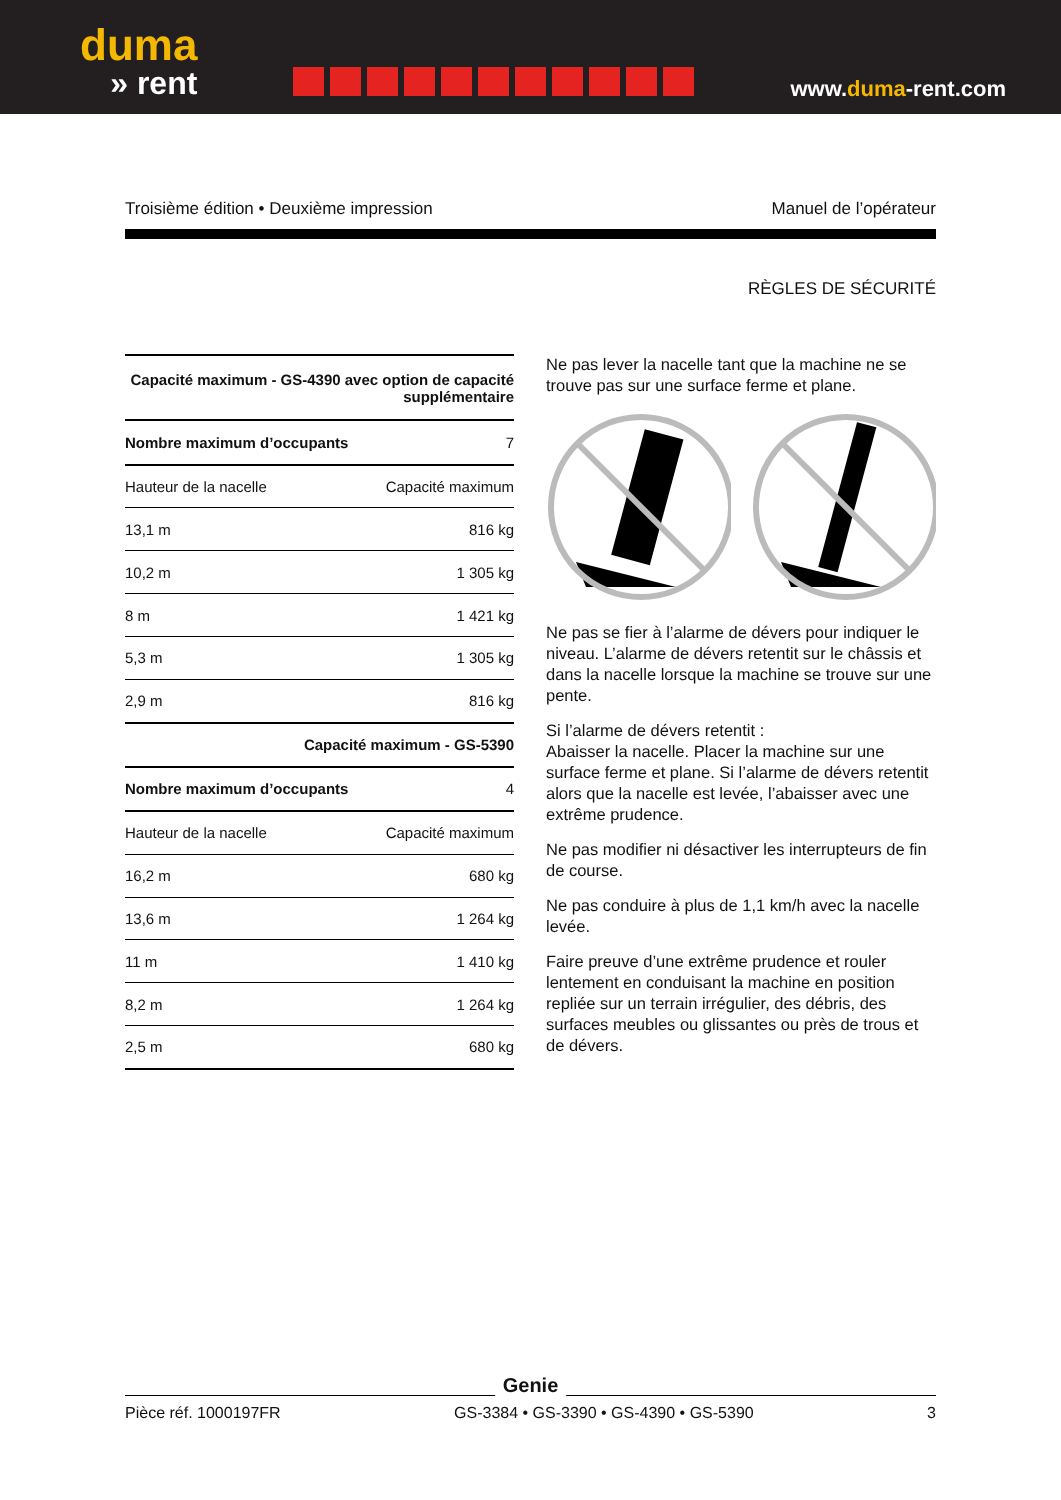duma
» rent
www.duma-rent.com
Troisième édition • Deuxième impression Manuel de l’opérateur
RÈGLES DE SÉCURITÉ
| Capacité maximum - GS-4390 avec option de capacité supplémentaire | |
| --- | --- |
| Nombre maximum d’occupants | 7 |
| Hauteur de la nacelle | Capacité maximum |
| 13,1 m | 816 kg |
| 10,2 m | 1 305 kg |
| 8 m | 1 421 kg |
| 5,3 m | 1 305 kg |
| 2,9 m | 816 kg |
| Capacité maximum - GS-5390 | |
| Nombre maximum d’occupants | 4 |
| Hauteur de la nacelle | Capacité maximum |
| 16,2 m | 680 kg |
| 13,6 m | 1 264 kg |
| 11 m | 1 410 kg |
| 8,2 m | 1 264 kg |
| 2,5 m | 680 kg |
Ne pas lever la nacelle tant que la machine ne se trouve pas sur une surface ferme et plane.
Ne pas se fier à l’alarme de dévers pour indiquer le niveau. L’alarme de dévers retentit sur le châssis et dans la nacelle lorsque la machine se trouve sur une pente.
Si l’alarme de dévers retentit :
Abaisser la nacelle. Placer la machine sur une surface ferme et plane. Si l’alarme de dévers retentit alors que la nacelle est levée, l’abaisser avec une extrême prudence.
Ne pas modifier ni désactiver les interrupteurs de fin de course.
Ne pas conduire à plus de 1,1 km/h avec la nacelle levée.
Faire preuve d’une extrême prudence et rouler lentement en conduisant la machine en position repliée sur un terrain irrégulier, des débris, des surfaces meubles ou glissantes ou près de trous et de dévers.
Genie
Pièce réf. 1000197FR GS-3384 • GS-3390 • GS-4390 • GS-5390 3